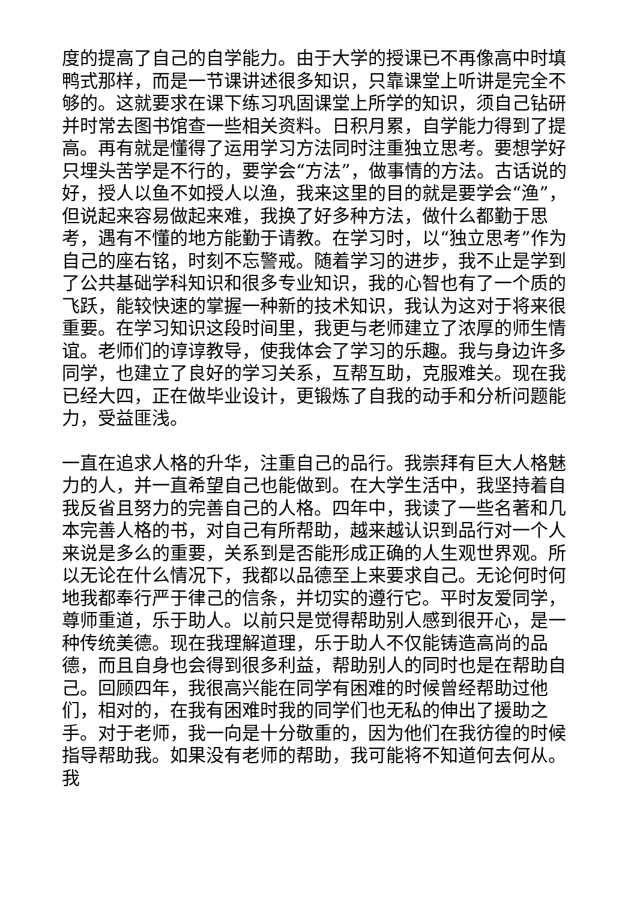度的提高了自己的自学能力。由于大学的授课已不再像高中时填鸭式那样，而是一节课讲述很多知识，只靠课堂上听讲是完全不够的。这就要求在课下练习巩固课堂上所学的知识，须自己钻研并时常去图书馆查一些相关资料。日积月累，自学能力得到了提高。再有就是懂得了运用学习方法同时注重独立思考。要想学好只埋头苦学是不行的，要学会“方法”，做事情的方法。古话说的好，授人以鱼不如授人以渔，我来这里的目的就是要学会“渔”，但说起来容易做起来难，我换了好多种方法，做什么都勤于思考，遇有不懂的地方能勤于请教。在学习时，以“独立思考”作为自己的座右铭，时刻不忘警戒。随着学习的进步，我不止是学到了公共基础学科知识和很多专业知识，我的心智也有了一个质的飞跃，能较快速的掌握一种新的技术知识，我认为这对于将来很重要。在学习知识这段时间里，我更与老师建立了浓厚的师生情谊。老师们的谆谆教导，使我体会了学习的乐趣。我与身边许多同学，也建立了良好的学习关系，互帮互助，克服难关。现在我已经大四，正在做毕业设计，更锻炼了自我的动手和分析问题能力，受益匪浅。
一直在追求人格的升华，注重自己的品行。我崇拜有巨大人格魅力的人，并一直希望自己也能做到。在大学生活中，我坚持着自我反省且努力的完善自己的人格。四年中，我读了一些名著和几本完善人格的书，对自己有所帮助，越来越认识到品行对一个人来说是多么的重要，关系到是否能形成正确的人生观世界观。所以无论在什么情况下，我都以品德至上来要求自己。无论何时何地我都奉行严于律己的信条，并切实的遵行它。平时友爱同学，尊师重道，乐于助人。以前只是觉得帮助别人感到很开心，是一种传统美德。现在我理解道理，乐于助人不仅能铸造高尚的品德，而且自身也会得到很多利益，帮助别人的同时也是在帮助自己。回顾四年，我很高兴能在同学有困难的时候曾经帮助过他们，相对的，在我有困难时我的同学们也无私的伸出了援助之手。对于老师，我一向是十分敬重的，因为他们在我彷徨的时候指导帮助我。如果没有老师的帮助，我可能将不知道何去何从。我